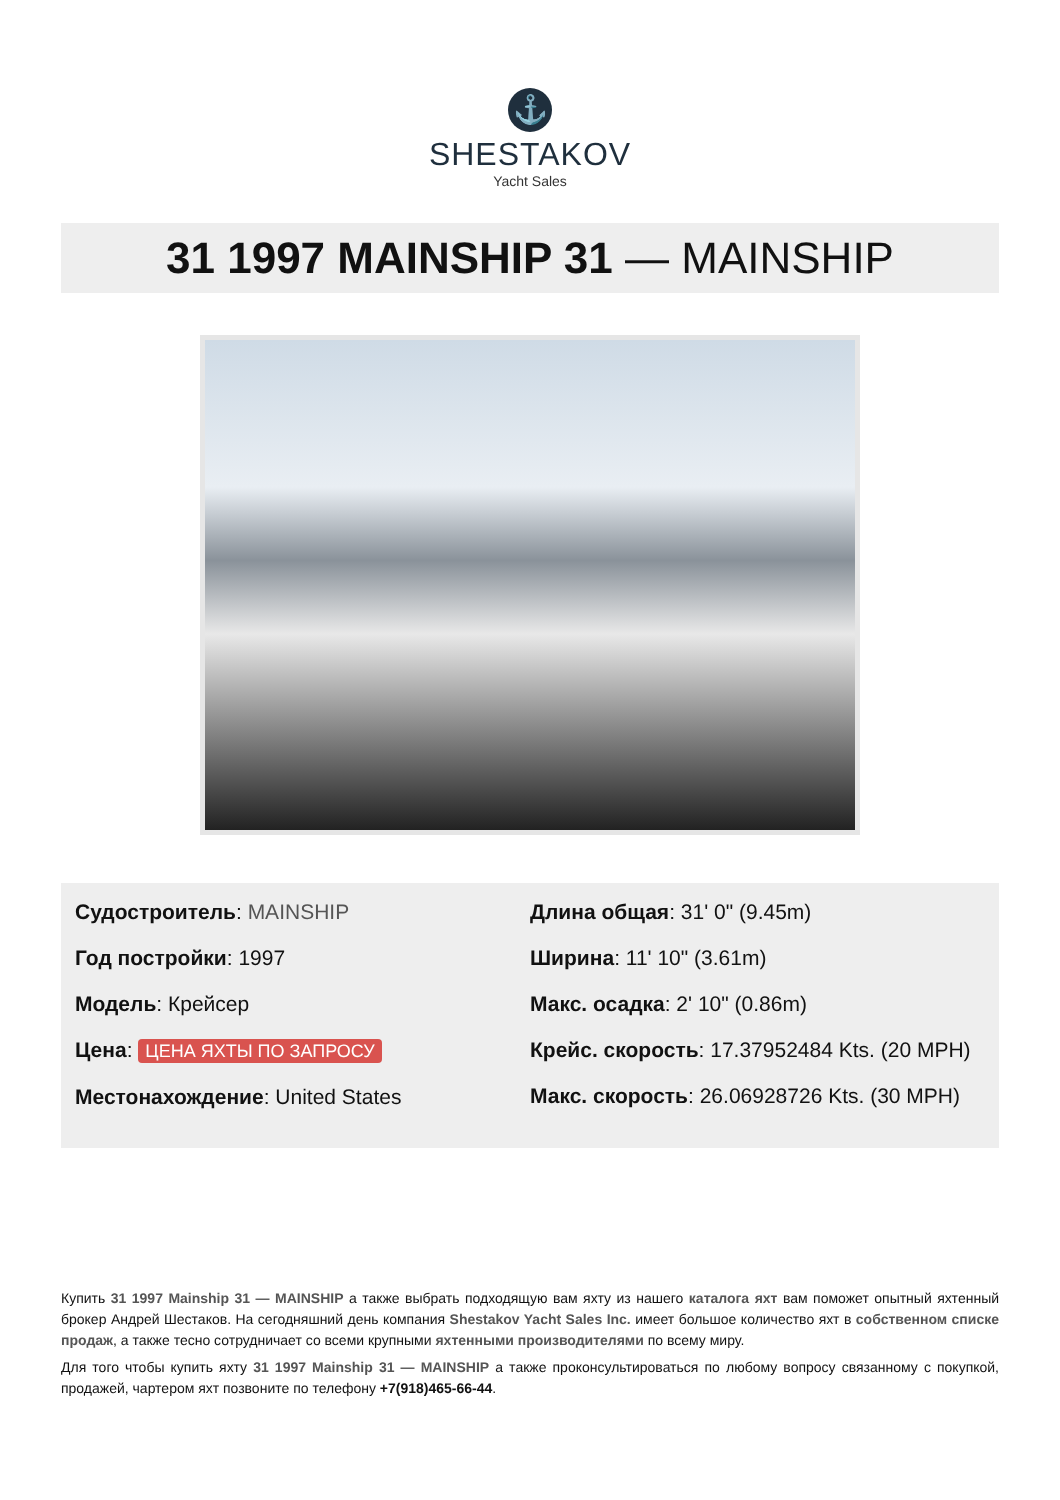⚓
SHESTAKOV
Yacht Sales
31 1997 MAINSHIP 31 — MAINSHIP
Судостроитель: MAINSHIP
Год постройки: 1997
Модель: Крейсер
Цена: ЦЕНА ЯХТЫ ПО ЗАПРОСУ
Местонахождение: United States
Длина общая: 31' 0" (9.45m)
Ширина: 11' 10" (3.61m)
Макс. осадка: 2' 10" (0.86m)
Крейс. скорость: 17.37952484 Kts. (20 MPH)
Макс. скорость: 26.06928726 Kts. (30 MPH)
Купить 31 1997 Mainship 31 — MAINSHIP а также выбрать подходящую вам яхту из нашего каталога яхт вам поможет опытный яхтенный брокер Андрей Шестаков. На сегодняшний день компания Shestakov Yacht Sales Inc. имеет большое количество яхт в собственном списке продаж, а также тесно сотрудничает со всеми крупными яхтенными производителями по всему миру.
Для того чтобы купить яхту 31 1997 Mainship 31 — MAINSHIP а также проконсультироваться по любому вопросу связанному с покупкой, продажей, чартером яхт позвоните по телефону +7(918)465-66-44.